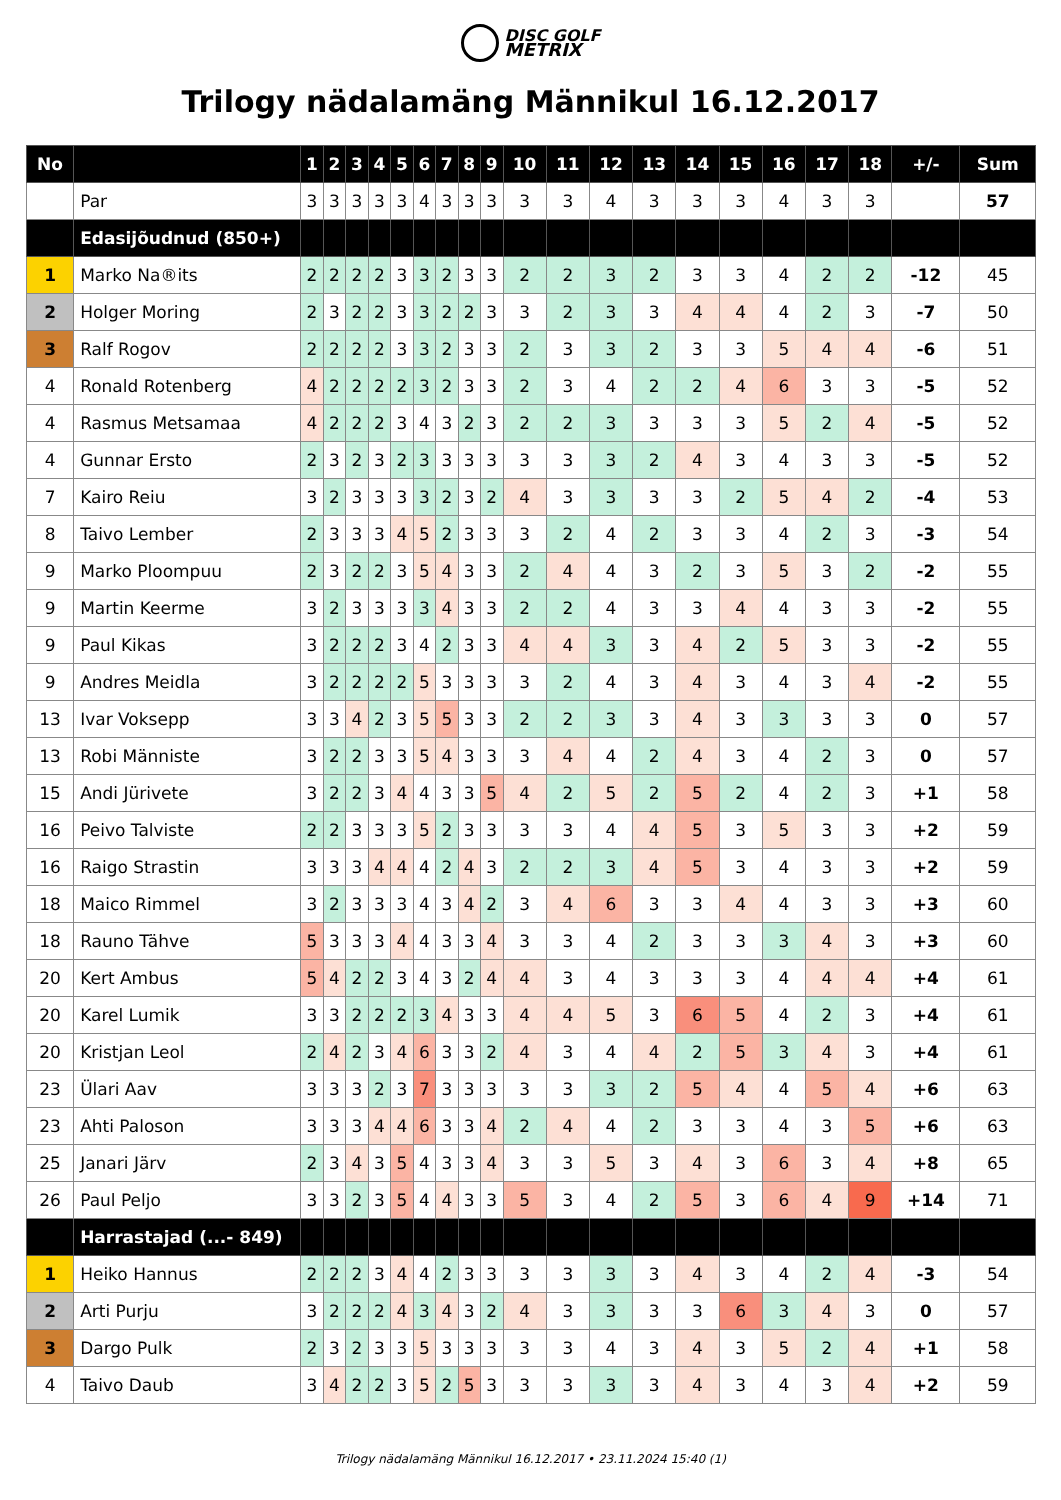DISC GOLF
METRIX
Trilogy nädalamäng Männikul 16.12.2017
| No | | 1 | 2 | 3 | 4 | 5 | 6 | 7 | 8 | 9 | 10 | 11 | 12 | 13 | 14 | 15 | 16 | 17 | 18 | +/- | Sum |
| --- | --- | --- | --- | --- | --- | --- | --- | --- | --- | --- | --- | --- | --- | --- | --- | --- | --- | --- | --- | --- | --- |
| | Par | 3 | 3 | 3 | 3 | 3 | 4 | 3 | 3 | 3 | 3 | 3 | 4 | 3 | 3 | 3 | 4 | 3 | 3 | | 57 |
| | Edasijõudnud (850+) | | | | | | | | | | | | | | | | | | | | |
| 1 | Marko Na®its | 2 | 2 | 2 | 2 | 3 | 3 | 2 | 3 | 3 | 2 | 2 | 3 | 2 | 3 | 3 | 4 | 2 | 2 | -12 | 45 |
| 2 | Holger Moring | 2 | 3 | 2 | 2 | 3 | 3 | 2 | 2 | 3 | 3 | 2 | 3 | 3 | 4 | 4 | 4 | 2 | 3 | -7 | 50 |
| 3 | Ralf Rogov | 2 | 2 | 2 | 2 | 3 | 3 | 2 | 3 | 3 | 2 | 3 | 3 | 2 | 3 | 3 | 5 | 4 | 4 | -6 | 51 |
| 4 | Ronald Rotenberg | 4 | 2 | 2 | 2 | 2 | 3 | 2 | 3 | 3 | 2 | 3 | 4 | 2 | 2 | 4 | 6 | 3 | 3 | -5 | 52 |
| 4 | Rasmus Metsamaa | 4 | 2 | 2 | 2 | 3 | 4 | 3 | 2 | 3 | 2 | 2 | 3 | 3 | 3 | 3 | 5 | 2 | 4 | -5 | 52 |
| 4 | Gunnar Ersto | 2 | 3 | 2 | 3 | 2 | 3 | 3 | 3 | 3 | 3 | 3 | 3 | 2 | 4 | 3 | 4 | 3 | 3 | -5 | 52 |
| 7 | Kairo Reiu | 3 | 2 | 3 | 3 | 3 | 3 | 2 | 3 | 2 | 4 | 3 | 3 | 3 | 3 | 2 | 5 | 4 | 2 | -4 | 53 |
| 8 | Taivo Lember | 2 | 3 | 3 | 3 | 4 | 5 | 2 | 3 | 3 | 3 | 2 | 4 | 2 | 3 | 3 | 4 | 2 | 3 | -3 | 54 |
| 9 | Marko Ploompuu | 2 | 3 | 2 | 2 | 3 | 5 | 4 | 3 | 3 | 2 | 4 | 4 | 3 | 2 | 3 | 5 | 3 | 2 | -2 | 55 |
| 9 | Martin Keerme | 3 | 2 | 3 | 3 | 3 | 3 | 4 | 3 | 3 | 2 | 2 | 4 | 3 | 3 | 4 | 4 | 3 | 3 | -2 | 55 |
| 9 | Paul Kikas | 3 | 2 | 2 | 2 | 3 | 4 | 2 | 3 | 3 | 4 | 4 | 3 | 3 | 4 | 2 | 5 | 3 | 3 | -2 | 55 |
| 9 | Andres Meidla | 3 | 2 | 2 | 2 | 2 | 5 | 3 | 3 | 3 | 3 | 2 | 4 | 3 | 4 | 3 | 4 | 3 | 4 | -2 | 55 |
| 13 | Ivar Voksepp | 3 | 3 | 4 | 2 | 3 | 5 | 5 | 3 | 3 | 2 | 2 | 3 | 3 | 4 | 3 | 3 | 3 | 3 | 0 | 57 |
| 13 | Robi Männiste | 3 | 2 | 2 | 3 | 3 | 5 | 4 | 3 | 3 | 3 | 4 | 4 | 2 | 4 | 3 | 4 | 2 | 3 | 0 | 57 |
| 15 | Andi Jürivete | 3 | 2 | 2 | 3 | 4 | 4 | 3 | 3 | 5 | 4 | 2 | 5 | 2 | 5 | 2 | 4 | 2 | 3 | +1 | 58 |
| 16 | Peivo Talviste | 2 | 2 | 3 | 3 | 3 | 5 | 2 | 3 | 3 | 3 | 3 | 4 | 4 | 5 | 3 | 5 | 3 | 3 | +2 | 59 |
| 16 | Raigo Strastin | 3 | 3 | 3 | 4 | 4 | 4 | 2 | 4 | 3 | 2 | 2 | 3 | 4 | 5 | 3 | 4 | 3 | 3 | +2 | 59 |
| 18 | Maico Rimmel | 3 | 2 | 3 | 3 | 3 | 4 | 3 | 4 | 2 | 3 | 4 | 6 | 3 | 3 | 4 | 4 | 3 | 3 | +3 | 60 |
| 18 | Rauno Tähve | 5 | 3 | 3 | 3 | 4 | 4 | 3 | 3 | 4 | 3 | 3 | 4 | 2 | 3 | 3 | 3 | 4 | 3 | +3 | 60 |
| 20 | Kert Ambus | 5 | 4 | 2 | 2 | 3 | 4 | 3 | 2 | 4 | 4 | 3 | 4 | 3 | 3 | 3 | 4 | 4 | 4 | +4 | 61 |
| 20 | Karel Lumik | 3 | 3 | 2 | 2 | 2 | 3 | 4 | 3 | 3 | 4 | 4 | 5 | 3 | 6 | 5 | 4 | 2 | 3 | +4 | 61 |
| 20 | Kristjan Leol | 2 | 4 | 2 | 3 | 4 | 6 | 3 | 3 | 2 | 4 | 3 | 4 | 4 | 2 | 5 | 3 | 4 | 3 | +4 | 61 |
| 23 | Ülari Aav | 3 | 3 | 3 | 2 | 3 | 7 | 3 | 3 | 3 | 3 | 3 | 3 | 2 | 5 | 4 | 4 | 5 | 4 | +6 | 63 |
| 23 | Ahti Paloson | 3 | 3 | 3 | 4 | 4 | 6 | 3 | 3 | 4 | 2 | 4 | 4 | 2 | 3 | 3 | 4 | 3 | 5 | +6 | 63 |
| 25 | Janari Järv | 2 | 3 | 4 | 3 | 5 | 4 | 3 | 3 | 4 | 3 | 3 | 5 | 3 | 4 | 3 | 6 | 3 | 4 | +8 | 65 |
| 26 | Paul Peljo | 3 | 3 | 2 | 3 | 5 | 4 | 4 | 3 | 3 | 5 | 3 | 4 | 2 | 5 | 3 | 6 | 4 | 9 | +14 | 71 |
| | Harrastajad (...- 849) | | | | | | | | | | | | | | | | | | | | |
| 1 | Heiko Hannus | 2 | 2 | 2 | 3 | 4 | 4 | 2 | 3 | 3 | 3 | 3 | 3 | 3 | 4 | 3 | 4 | 2 | 4 | -3 | 54 |
| 2 | Arti Purju | 3 | 2 | 2 | 2 | 4 | 3 | 4 | 3 | 2 | 4 | 3 | 3 | 3 | 3 | 6 | 3 | 4 | 3 | 0 | 57 |
| 3 | Dargo Pulk | 2 | 3 | 2 | 3 | 3 | 5 | 3 | 3 | 3 | 3 | 3 | 4 | 3 | 4 | 3 | 5 | 2 | 4 | +1 | 58 |
| 4 | Taivo Daub | 3 | 4 | 2 | 2 | 3 | 5 | 2 | 5 | 3 | 3 | 3 | 3 | 3 | 4 | 3 | 4 | 3 | 4 | +2 | 59 |
Trilogy nädalamäng Männikul 16.12.2017 • 23.11.2024 15:40 (1)